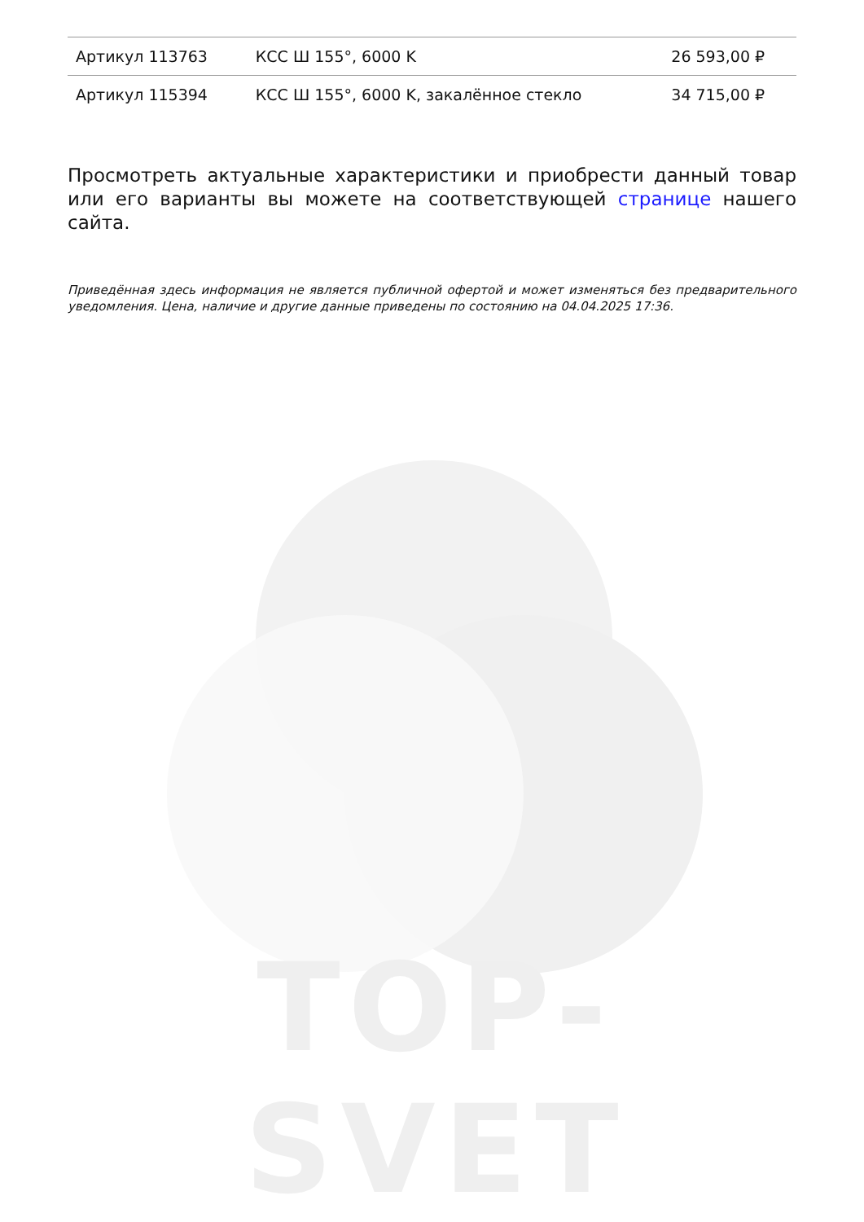TOP-SVET
| Артикул 113763 | КСС Ш 155°, 6000 K | 26 593,00 ₽ |
| Артикул 115394 | КСС Ш 155°, 6000 K, закалённое стекло | 34 715,00 ₽ |
Просмотреть актуальные характеристики и приобрести данный товар или его варианты вы можете на соответствующей странице нашего сайта.
Приведённая здесь информация не является публичной офертой и может изменяться без предварительного уведомления. Цена, наличие и другие данные приведены по состоянию на 04.04.2025 17:36.